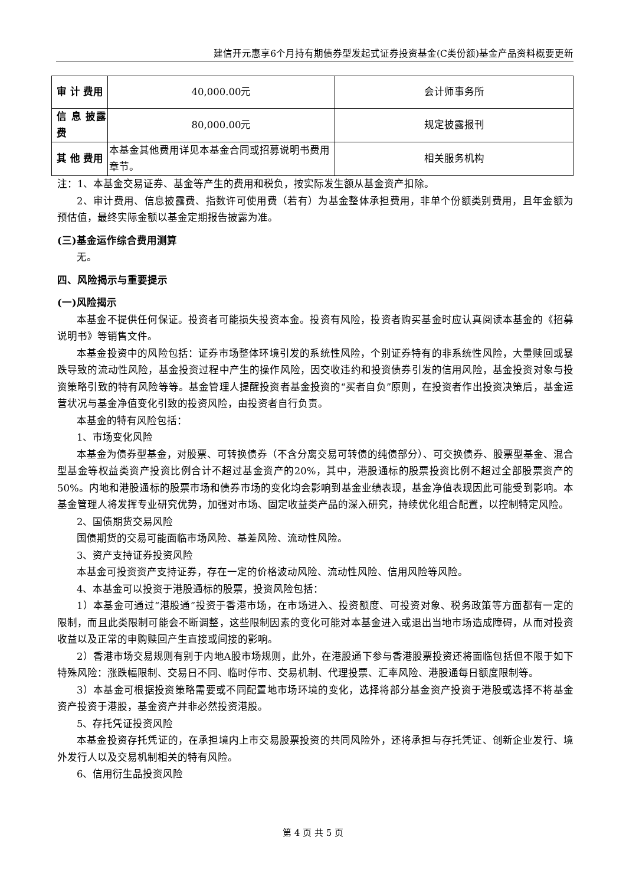建信开元惠享6个月持有期债券型发起式证券投资基金(C类份额)基金产品资料概要更新
| 审 计 费用 | 40,000.00元 | 会计师事务所 |
| 信 息 披露费 | 80,000.00元 | 规定披露报刊 |
| 其 他 费用 | 本基金其他费用详见本基金合同或招募说明书费用章节。 | 相关服务机构 |
注：1、本基金交易证券、基金等产生的费用和税负，按实际发生额从基金资产扣除。
2、审计费用、信息披露费、指数许可使用费（若有）为基金整体承担费用，非单个份额类别费用，且年金额为预估值，最终实际金额以基金定期报告披露为准。
(三)基金运作综合费用测算
无。
四、风险揭示与重要提示
(一)风险揭示
本基金不提供任何保证。投资者可能损失投资本金。投资有风险，投资者购买基金时应认真阅读本基金的《招募说明书》等销售文件。
本基金投资中的风险包括：证券市场整体环境引发的系统性风险，个别证券特有的非系统性风险，大量赎回或暴跌导致的流动性风险，基金投资过程中产生的操作风险，因交收违约和投资债券引发的信用风险，基金投资对象与投资策略引致的特有风险等等。基金管理人提醒投资者基金投资的“买者自负”原则，在投资者作出投资决策后，基金运营状况与基金净值变化引致的投资风险，由投资者自行负责。
本基金的特有风险包括：
1、市场变化风险
本基金为债券型基金，对股票、可转换债券（不含分离交易可转债的纯债部分）、可交换债券、股票型基金、混合型基金等权益类资产投资比例合计不超过基金资产的20%，其中，港股通标的股票投资比例不超过全部股票资产的50%。内地和港股通标的股票市场和债券市场的变化均会影响到基金业绩表现，基金净值表现因此可能受到影响。本基金管理人将发挥专业研究优势，加强对市场、固定收益类产品的深入研究，持续优化组合配置，以控制特定风险。
2、国债期货交易风险
国债期货的交易可能面临市场风险、基差风险、流动性风险。
3、资产支持证券投资风险
本基金可投资资产支持证券，存在一定的价格波动风险、流动性风险、信用风险等风险。
4、本基金可以投资于港股通标的股票，投资风险包括：
1）本基金可通过“港股通”投资于香港市场，在市场进入、投资额度、可投资对象、税务政策等方面都有一定的限制，而且此类限制可能会不断调整，这些限制因素的变化可能对本基金进入或退出当地市场造成障碍，从而对投资收益以及正常的申购赎回产生直接或间接的影响。
2）香港市场交易规则有别于内地A股市场规则，此外，在港股通下参与香港股票投资还将面临包括但不限于如下特殊风险：涨跌幅限制、交易日不同、临时停市、交易机制、代理投票、汇率风险、港股通每日额度限制等。
3）本基金可根据投资策略需要或不同配置地市场环境的变化，选择将部分基金资产投资于港股或选择不将基金资产投资于港股，基金资产并非必然投资港股。
5、存托凭证投资风险
本基金投资存托凭证的，在承担境内上市交易股票投资的共同风险外，还将承担与存托凭证、创新企业发行、境外发行人以及交易机制相关的特有风险。
6、信用衍生品投资风险
第 4 页 共 5 页